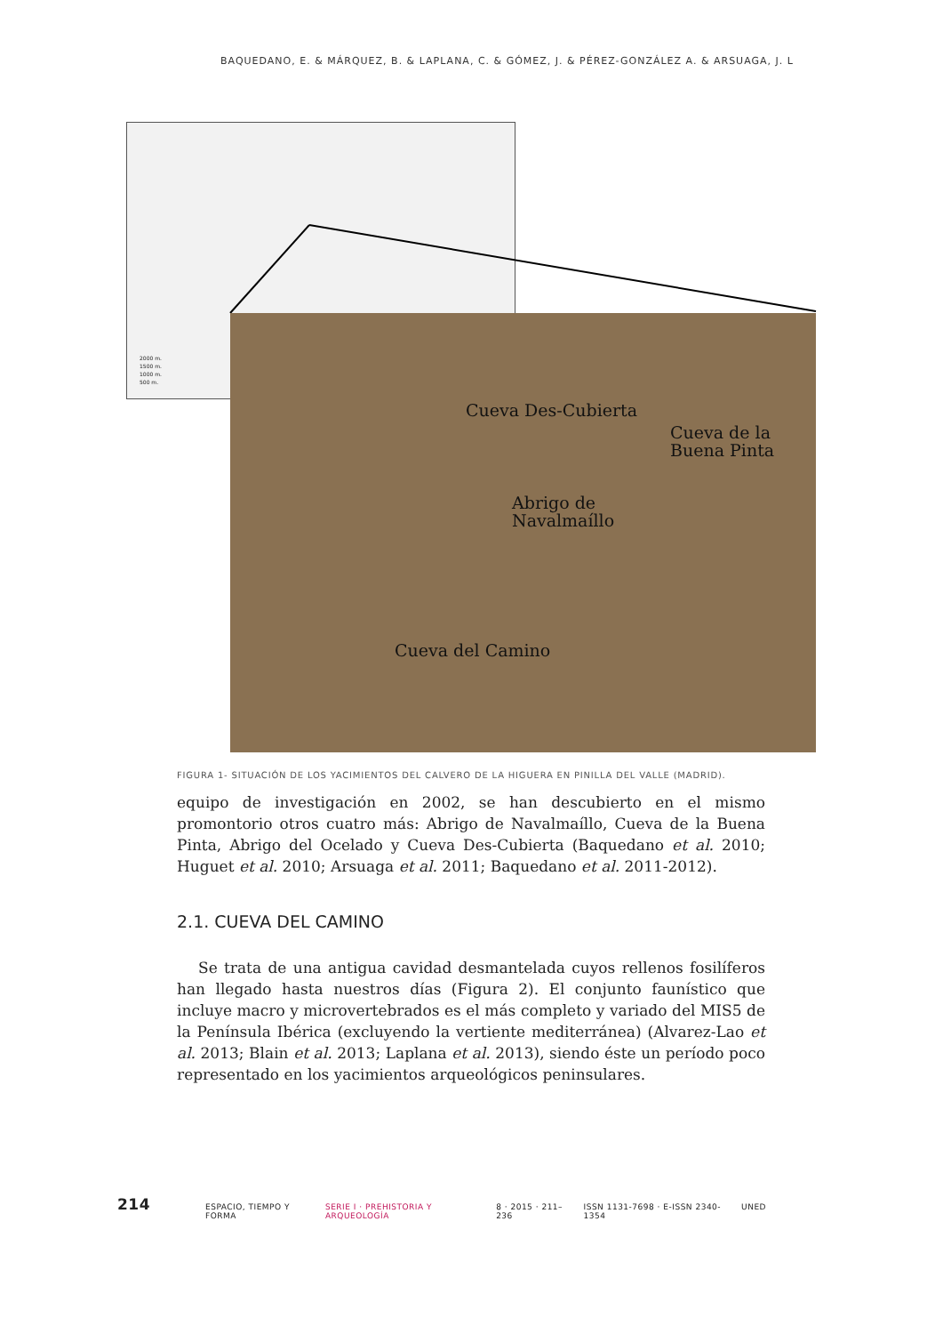BAQUEDANO, E. & MÁRQUEZ, B. & LAPLANA, C. & GÓMEZ, J. & PÉREZ-GONZÁLEZ A. & ARSUAGA, J. L
2000 m.
1500 m.
1000 m.
500 m.
Cueva Des-Cubierta
Cueva de la
Buena Pinta
Abrigo de
Navalmaíllo
Cueva del Camino
FIGURA 1- SITUACIÓN DE LOS YACIMIENTOS DEL CALVERO DE LA HIGUERA EN PINILLA DEL VALLE (MADRID).
equipo de investigación en 2002, se han descubierto en el mismo promontorio otros cuatro más: Abrigo de Navalmaíllo, Cueva de la Buena Pinta, Abrigo del Ocelado y Cueva Des-Cubierta (Baquedano et al. 2010; Huguet et al. 2010; Arsuaga et al. 2011; Baquedano et al. 2011-2012).
2.1. CUEVA DEL CAMINO
Se trata de una antigua cavidad desmantelada cuyos rellenos fosilíferos han llegado hasta nuestros días (Figura 2). El conjunto faunístico que incluye macro y microvertebrados es el más completo y variado del MIS5 de la Península Ibérica (excluyendo la vertiente mediterránea) (Alvarez-Lao et al. 2013; Blain et al. 2013; Laplana et al. 2013), siendo éste un período poco representado en los yacimientos arqueológicos peninsulares.
214 ESPACIO, TIEMPO Y FORMA SERIE I · PREHISTORIA Y ARQUEOLOGÍA 8 · 2015 · 211–236 ISSN 1131-7698 · E-ISSN 2340-1354 UNED